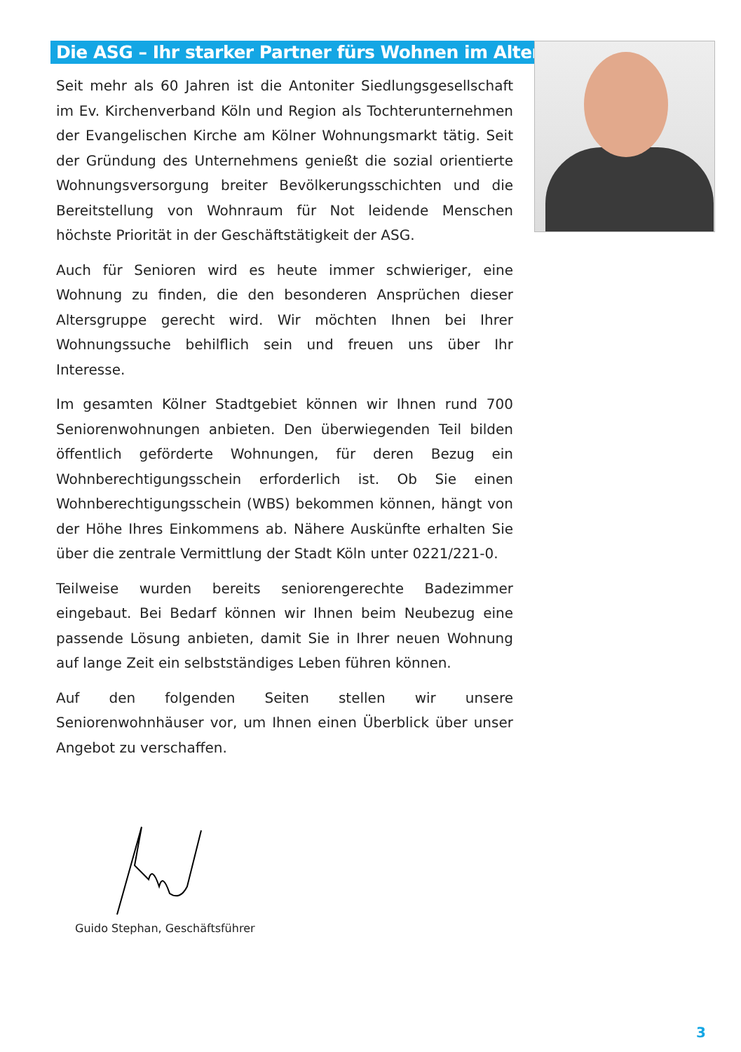Die ASG – Ihr starker Partner fürs Wohnen im Alter
Seit mehr als 60 Jahren ist die Antoniter Siedlungsgesellschaft im Ev. Kirchenverband Köln und Region als Tochterunternehmen der Evangelischen Kirche am Kölner Wohnungsmarkt tätig. Seit der Gründung des Unternehmens genießt die sozial orientierte Wohnungsversorgung breiter Bevölkerungsschichten und die Bereitstellung von Wohnraum für Not leidende Menschen höchste Priorität in der Geschäftstätigkeit der ASG.
Auch für Senioren wird es heute immer schwieriger, eine Wohnung zu finden, die den besonderen Ansprüchen dieser Altersgruppe gerecht wird. Wir möchten Ihnen bei Ihrer Wohnungssuche behilflich sein und freuen uns über Ihr Interesse.
Im gesamten Kölner Stadtgebiet können wir Ihnen rund 700 Seniorenwohnungen anbieten. Den überwiegenden Teil bilden öffentlich geförderte Wohnungen, für deren Bezug ein Wohnberechtigungsschein erforderlich ist. Ob Sie einen Wohnberechtigungsschein (WBS) bekommen können, hängt von der Höhe Ihres Einkommens ab. Nähere Auskünfte erhalten Sie über die zentrale Vermittlung der Stadt Köln unter 0221/221-0.
Teilweise wurden bereits seniorengerechte Badezimmer eingebaut. Bei Bedarf können wir Ihnen beim Neubezug eine passende Lösung anbieten, damit Sie in Ihrer neuen Wohnung auf lange Zeit ein selbstständiges Leben führen können.
Auf den folgenden Seiten stellen wir unsere Seniorenwohnhäuser vor, um Ihnen einen Überblick über unser Angebot zu verschaffen.
Guido Stephan, Geschäftsführer
3